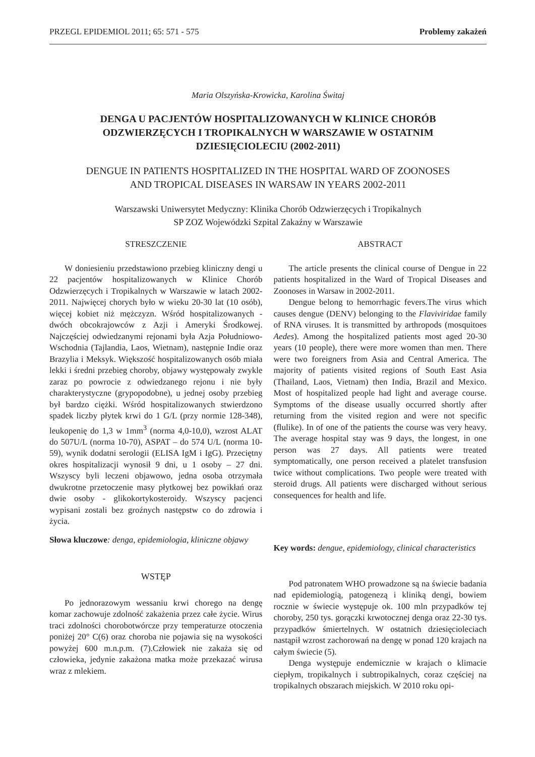PRZEGL EPIDEMIOL 2011; 65: 571 - 575 Problemy zakażeń
Maria Olszyńska-Krowicka, Karolina Świtaj
DENGA U PACJENTÓW HOSPITALIZOWANYCH W KLINICE CHORÓB
ODZWIERZĘCYCH I TROPIKALNYCH W WARSZAWIE W OSTATNIM
DZIESIĘCIOLECIU (2002-2011)
DENGUE IN PATIENTS HOSPITALIZED IN THE HOSPITAL WARD OF ZOONOSES
AND TROPICAL DISEASES IN WARSAW IN YEARS 2002-2011
Warszawski Uniwersytet Medyczny: Klinika Chorób Odzwierzęcych i Tropikalnych
SP ZOZ Wojewódzki Szpital Zakaźny w Warszawie
STRESZCZENIE
W doniesieniu przedstawiono przebieg kliniczny dengi u 22 pacjentów hospitalizowanych w Klinice Chorób Odzwierzęcych i Tropikalnych w Warszawie w latach 2002-2011. Najwięcej chorych było w wieku 20-30 lat (10 osób), więcej kobiet niż mężczyzn. Wśród hospitalizowanych - dwóch obcokrajowców z Azji i Ameryki Środkowej. Najczęściej odwiedzanymi rejonami była Azja Południowo-Wschodnia (Tajlandia, Laos, Wietnam), następnie Indie oraz Brazylia i Meksyk. Większość hospitalizowanych osób miała lekki i średni przebieg choroby, objawy występowały zwykle zaraz po powrocie z odwiedzanego rejonu i nie były charakterystyczne (grypopodobne), u jednej osoby przebieg był bardzo ciężki. Wśród hospitalizowanych stwierdzono spadek liczby płytek krwi do 1 G/L (przy normie 128-348), leukopenię do 1,3 w 1mm<sup>3</sup> (norma 4,0-10,0), wzrost ALAT do 507U/L (norma 10-70), ASPAT – do 574 U/L (norma 10-59), wynik dodatni serologii (ELISA IgM i IgG). Przeciętny okres hospitalizacji wynosił 9 dni, u 1 osoby – 27 dni. Wszyscy byli leczeni objawowo, jedna osoba otrzymała dwukrotne przetoczenie masy płytkowej bez powikłań oraz dwie osoby - glikokortykosteroidy. Wszyscy pacjenci wypisani zostali bez groźnych następstw co do zdrowia i życia.
Słowa kluczowe: denga, epidemiologia, kliniczne objawy
WSTĘP
Po jednorazowym wessaniu krwi chorego na dengę komar zachowuje zdolność zakażenia przez całe życie. Wirus traci zdolności chorobotwórcze przy temperaturze otoczenia poniżej 20° C(6) oraz choroba nie pojawia się na wysokości powyżej 600 m.n.p.m. (7).Człowiek nie zakaża się od człowieka, jedynie zakażona matka może przekazać wirusa wraz z mlekiem.
ABSTRACT
The article presents the clinical course of Dengue in 22 patients hospitalized in the Ward of Tropical Diseases and Zoonoses in Warsaw in 2002-2011.
Dengue belong to hemorrhagic fevers.The virus which causes dengue (DENV) belonging to the Flaviviridae family of RNA viruses. It is transmitted by arthropods (mosquitoes Aedes). Among the hospitalized patients most aged 20-30 years (10 people), there were more women than men. There were two foreigners from Asia and Central America. The majority of patients visited regions of South East Asia (Thailand, Laos, Vietnam) then India, Brazil and Mexico. Most of hospitalized people had light and average course. Symptoms of the disease usually occurred shortly after returning from the visited region and were not specific (flulike). In of one of the patients the course was very heavy. The average hospital stay was 9 days, the longest, in one person was 27 days. All patients were treated symptomatically, one person received a platelet transfusion twice without complications. Two people were treated with steroid drugs. All patients were discharged without serious consequences for health and life.
Key words: dengue, epidemiology, clinical characteristics
Pod patronatem WHO prowadzone są na świecie badania nad epidemiologią, patogenezą i kliniką dengi, bowiem rocznie w świecie występuje ok. 100 mln przypadków tej choroby, 250 tys. gorączki krwotocznej denga oraz 22-30 tys. przypadków śmiertelnych. W ostatnich dziesięcioleciach nastąpił wzrost zachorowań na dengę w ponad 120 krajach na całym świecie (5).
Denga występuje endemicznie w krajach o klimacie ciepłym, tropikalnych i subtropikalnych, coraz częściej na tropikalnych obszarach miejskich. W 2010 roku opi-